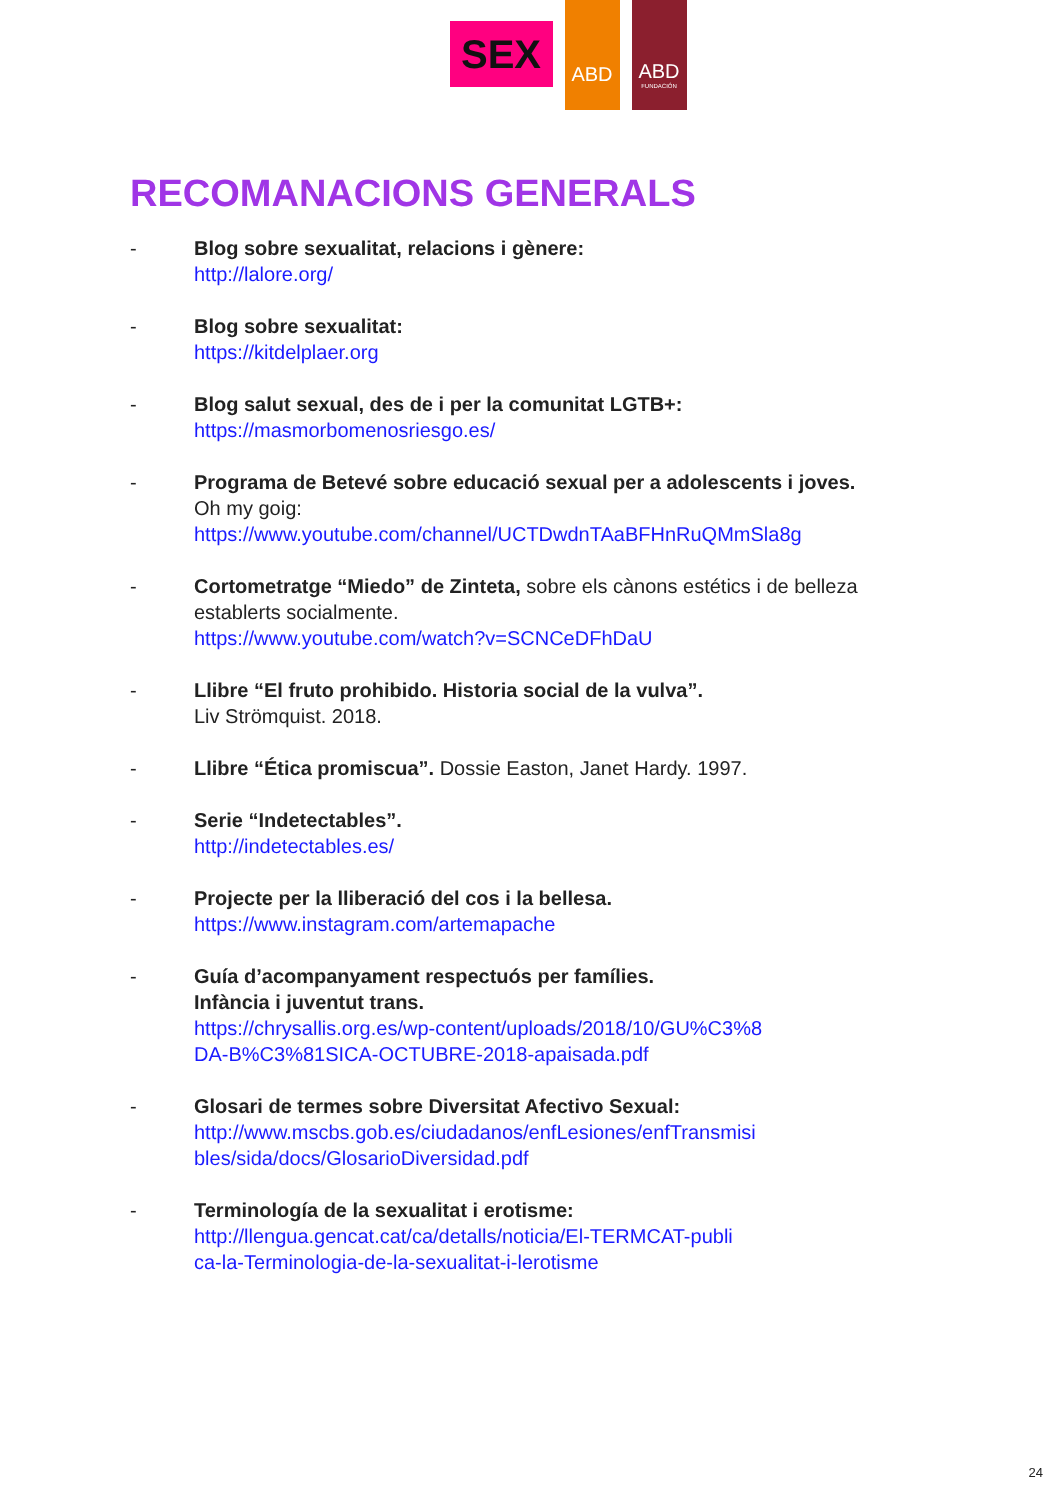SEX
ABD
ABD
FUNDACIÓN
RECOMANACIONS GENERALS
- Blog sobre sexualitat, relacions i gènere:
http://lalore.org/
- Blog sobre sexualitat:
https://kitdelplaer.org
- Blog salut sexual, des de i per la comunitat LGTB+:
https://masmorbomenosriesgo.es/
- Programa de Betevé sobre educació sexual per a adolescents i joves.
Oh my goig:
https://www.youtube.com/channel/UCTDwdnTAaBFHnRuQMmSla8g
- Cortometratge “Miedo” de Zinteta, sobre els cànons estétics i de belleza establerts socialmente.
https://www.youtube.com/watch?v=SCNCeDFhDaU
- Llibre “El fruto prohibido. Historia social de la vulva”.
Liv Strömquist. 2018.
- Llibre “Ética promiscua”. Dossie Easton, Janet Hardy. 1997.
- Serie “Indetectables”.
http://indetectables.es/
- Projecte per la lliberació del cos i la bellesa.
https://www.instagram.com/artemapache
- Guía d’acompanyament respectuós per famílies.
Infància i juventut trans.
https://chrysallis.org.es/wp-content/uploads/2018/10/GU%C3%8
DA-B%C3%81SICA-OCTUBRE-2018-apaisada.pdf
- Glosari de termes sobre Diversitat Afectivo Sexual:
http://www.mscbs.gob.es/ciudadanos/enfLesiones/enfTransmisi
bles/sida/docs/GlosarioDiversidad.pdf
- Terminología de la sexualitat i erotisme:
http://llengua.gencat.cat/ca/detalls/noticia/El-TERMCAT-publi
ca-la-Terminologia-de-la-sexualitat-i-lerotisme
24